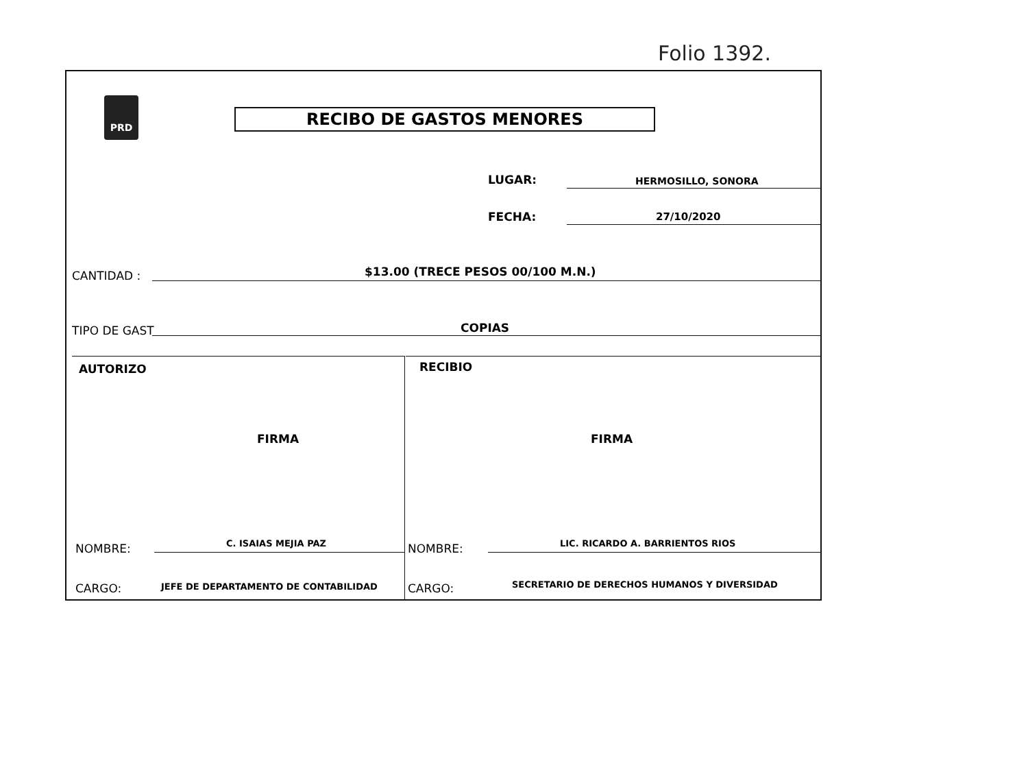Folio 1392.
PRD
RECIBO DE GASTOS MENORES
LUGAR: HERMOSILLO, SONORA
FECHA: 27/10/2020
CANTIDAD :
$13.00 (TRECE PESOS 00/100 M.N.)
TIPO DE GAST COPIAS
AUTORIZO
FIRMA
NOMBRE: C. ISAIAS MEJIA PAZ
CARGO:
JEFE DE DEPARTAMENTO DE CONTABILIDAD
RECIBIO
FIRMA
NOMBRE:
LIC. RICARDO A. BARRIENTOS RIOS
CARGO:
SECRETARIO DE DERECHOS HUMANOS Y DIVERSIDAD